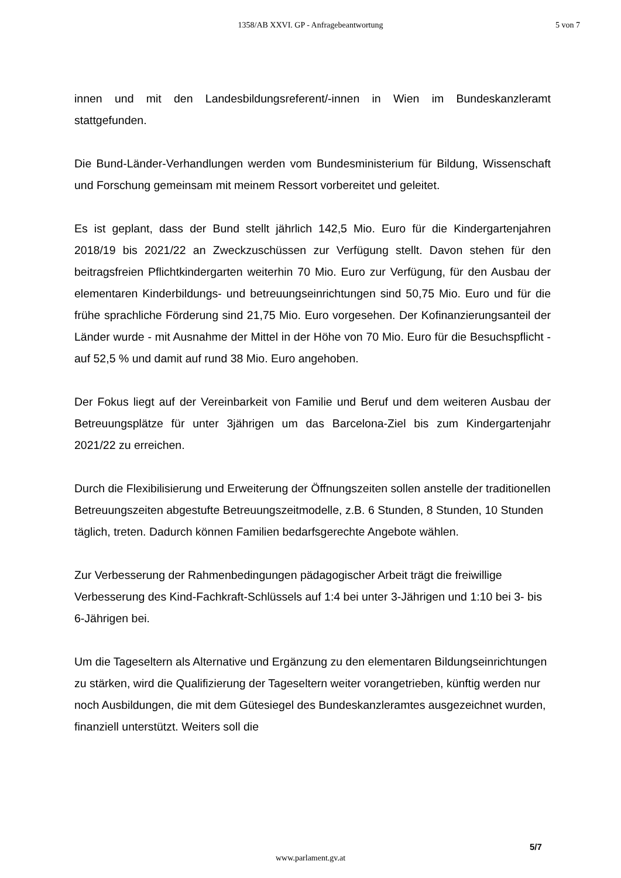1358/AB XXVI. GP - Anfragebeantwortung
5 von 7
innen und mit den Landesbildungsreferent/-innen in Wien im Bundeskanzleramt stattgefunden.
Die Bund-Länder-Verhandlungen werden vom Bundesministerium für Bildung, Wissenschaft und Forschung gemeinsam mit meinem Ressort vorbereitet und geleitet.
Es ist geplant, dass der Bund stellt jährlich 142,5 Mio. Euro für die Kindergartenjahren 2018/19 bis 2021/22 an Zweckzuschüssen zur Verfügung stellt. Davon stehen für den beitragsfreien Pflichtkindergarten weiterhin 70 Mio. Euro zur Verfügung, für den Ausbau der elementaren Kinderbildungs- und betreuungseinrichtungen sind 50,75 Mio. Euro und für die frühe sprachliche Förderung sind 21,75 Mio. Euro vorgesehen. Der Kofinanzierungsanteil der Länder wurde - mit Ausnahme der Mittel in der Höhe von 70 Mio. Euro für die Besuchspflicht - auf 52,5 % und damit auf rund 38 Mio. Euro angehoben.
Der Fokus liegt auf der Vereinbarkeit von Familie und Beruf und dem weiteren Ausbau der Betreuungsplätze für unter 3jährigen um das Barcelona-Ziel bis zum Kindergartenjahr 2021/22 zu erreichen.
Durch die Flexibilisierung und Erweiterung der Öffnungszeiten sollen anstelle der traditionellen Betreuungszeiten abgestufte Betreuungszeitmodelle, z.B. 6 Stunden, 8 Stunden, 10 Stunden täglich, treten. Dadurch können Familien bedarfsgerechte Angebote wählen.
Zur Verbesserung der Rahmenbedingungen pädagogischer Arbeit trägt die freiwillige Verbesserung des Kind-Fachkraft-Schlüssels auf 1:4 bei unter 3-Jährigen und 1:10 bei 3- bis 6-Jährigen bei.
Um die Tageseltern als Alternative und Ergänzung zu den elementaren Bildungseinrichtungen zu stärken, wird die Qualifizierung der Tageseltern weiter vorangetrieben, künftig werden nur noch Ausbildungen, die mit dem Gütesiegel des Bundeskanzleramtes ausgezeichnet wurden, finanziell unterstützt. Weiters soll die
5/7
www.parlament.gv.at